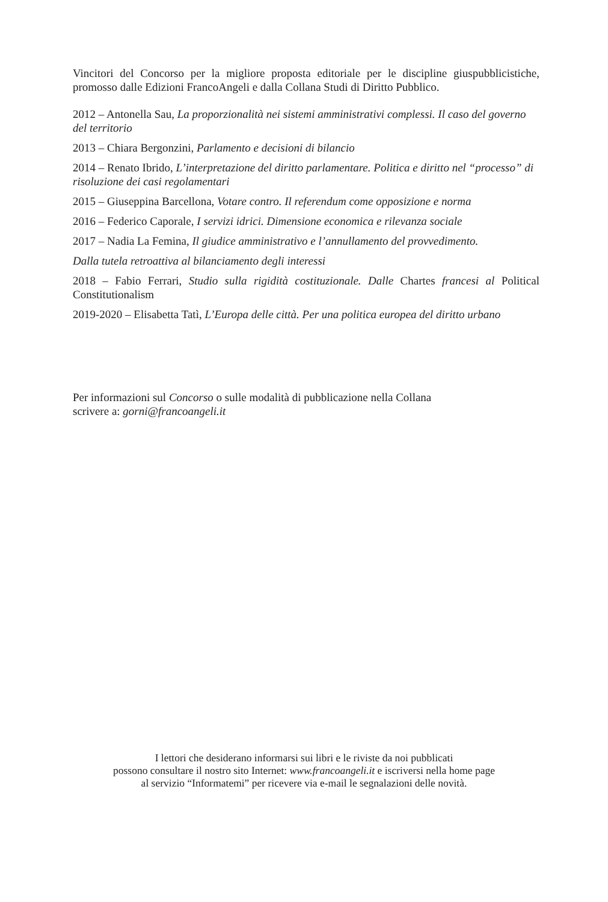Vincitori del Concorso per la migliore proposta editoriale per le discipline giuspubblicistiche, promosso dalle Edizioni FrancoAngeli e dalla Collana Studi di Diritto Pubblico.
2012 – Antonella Sau, La proporzionalità nei sistemi amministrativi complessi. Il caso del governo del territorio
2013 – Chiara Bergonzini, Parlamento e decisioni di bilancio
2014 – Renato Ibrido, L’interpretazione del diritto parlamentare. Politica e diritto nel “processo” di risoluzione dei casi regolamentari
2015 – Giuseppina Barcellona, Votare contro. Il referendum come opposizione e norma
2016 – Federico Caporale, I servizi idrici. Dimensione economica e rilevanza sociale
2017 – Nadia La Femina, Il giudice amministrativo e l’annullamento del provvedimento.
Dalla tutela retroattiva al bilanciamento degli interessi
2018 – Fabio Ferrari, Studio sulla rigidità costituzionale. Dalle Chartes francesi al Political Constitutionalism
2019-2020 – Elisabetta Tatì, L’Europa delle città. Per una politica europea del diritto urbano
Per informazioni sul Concorso o sulle modalità di pubblicazione nella Collana
scrivere a: gorni@francoangeli.it
I lettori che desiderano informarsi sui libri e le riviste da noi pubblicati
possono consultare il nostro sito Internet: www.francoangeli.it e iscriversi nella home page
al servizio “Informatemi” per ricevere via e-mail le segnalazioni delle novità.